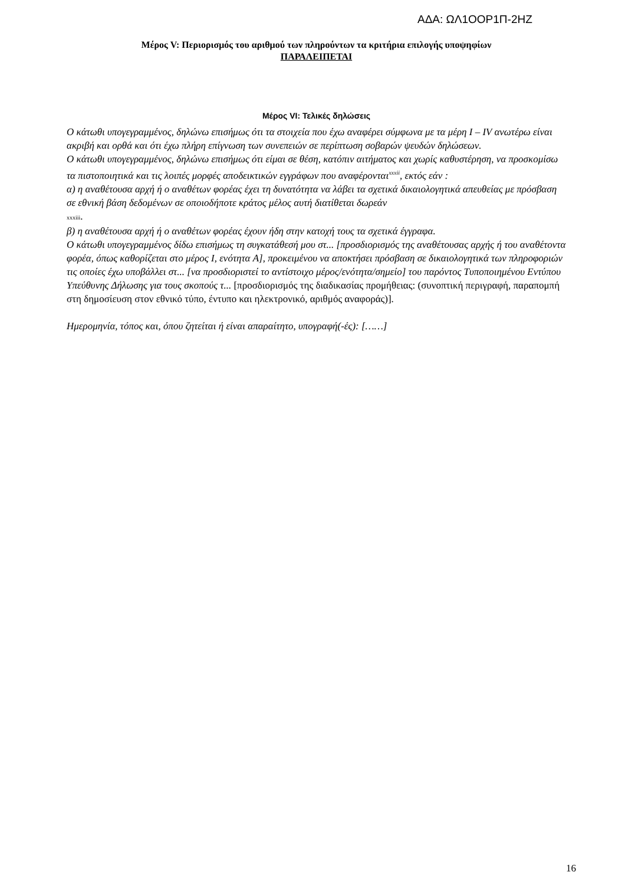ΑΔΑ: ΩΛ1ΟΟΡ1Π-2ΗΖ
Μέρος V: Περιορισμός του αριθμού των πληρούντων τα κριτήρια επιλογής υποψηφίων
ΠΑΡΑΛΕΙΠΕΤΑΙ
Μέρος VI: Τελικές δηλώσεις
Ο κάτωθι υπογεγραμμένος, δηλώνω επισήμως ότι τα στοιχεία που έχω αναφέρει σύμφωνα με τα μέρη I – IV ανωτέρω είναι ακριβή και ορθά και ότι έχω πλήρη επίγνωση των συνεπειών σε περίπτωση σοβαρών ψευδών δηλώσεων.
Ο κάτωθι υπογεγραμμένος, δηλώνω επισήμως ότι είμαι σε θέση, κατόπιν αιτήματος και χωρίς καθυστέρηση, να προσκομίσω τα πιστοποιητικά και τις λοιπές μορφές αποδεικτικών εγγράφων που αναφέρονται<sup>xxxii</sup>, εκτός εάν :
α) η αναθέτουσα αρχή ή ο αναθέτων φορέας έχει τη δυνατότητα να λάβει τα σχετικά δικαιολογητικά απευθείας με πρόσβαση σε εθνική βάση δεδομένων σε οποιοδήποτε κράτος μέλος αυτή διατίθεται δωρεάν
xxxiii.
β) η αναθέτουσα αρχή ή ο αναθέτων φορέας έχουν ήδη στην κατοχή τους τα σχετικά έγγραφα.
Ο κάτωθι υπογεγραμμένος δίδω επισήμως τη συγκατάθεσή μου στ... [προσδιορισμός της αναθέτουσας αρχής ή του αναθέτοντα φορέα, όπως καθορίζεται στο μέρος Ι, ενότητα A], προκειμένου να αποκτήσει πρόσβαση σε δικαιολογητικά των πληροφοριών τις οποίες έχω υποβάλλει στ... [να προσδιοριστεί το αντίστοιχο μέρος/ενότητα/σημείο] του παρόντος Τυποποιημένου Εντύπου Υπεύθυνης Δήλωσης για τους σκοπούς τ... [προσδιορισμός της διαδικασίας προμήθειας: (συνοπτική περιγραφή, παραπομπή στη δημοσίευση στον εθνικό τύπο, έντυπο και ηλεκτρονικό, αριθμός αναφοράς)].
Ημερομηνία, τόπος και, όπου ζητείται ή είναι απαραίτητο, υπογραφή(-ές): [……]
16